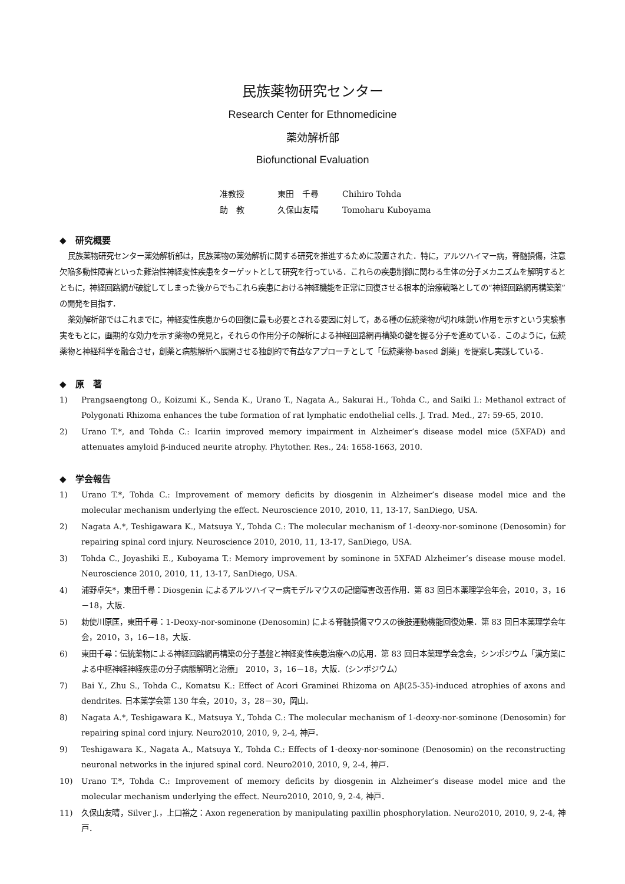民族薬物研究センター
Research Center for Ethnomedicine
薬効解析部
Biofunctional Evaluation
准教授 東田　千尋 Chihiro Tohda
助　教 久保山友晴 Tomoharu Kuboyama
◆　研究概要
民族薬物研究センター薬効解析部は，民族薬物の薬効解析に関する研究を推進するために設置された．特に，アルツハイマー病，脊髄損傷，注意欠陥多動性障害といった難治性神経変性疾患をターゲットとして研究を行っている．これらの疾患制御に関わる生体の分子メカニズムを解明するとともに，神経回路網が破綻してしまった後からでもこれら疾患における神経機能を正常に回復させる根本的治療戦略としての“神経回路網再構築薬”の開発を目指す．
薬効解析部ではこれまでに，神経変性疾患からの回復に最も必要とされる要因に対して，ある種の伝統薬物が切れ味鋭い作用を示すという実験事実をもとに，画期的な効力を示す薬物の発見と，それらの作用分子の解析による神経回路網再構築の鍵を握る分子を進めている．このように，伝統薬物と神経科学を融合させ，創薬と病態解析へ展開させる独創的で有益なアプローチとして「伝統薬物-based 創薬」を提案し実践している．
◆　原　著
1) Prangsaengtong O., Koizumi K., Senda K., Urano T., Nagata A., Sakurai H., Tohda C., and Saiki I.: Methanol extract of Polygonati Rhizoma enhances the tube formation of rat lymphatic endothelial cells. J. Trad. Med., 27: 59-65, 2010.
2) Urano T.*, and Tohda C.: Icariin improved memory impairment in Alzheimer’s disease model mice (5XFAD) and attenuates amyloid β-induced neurite atrophy. Phytother. Res., 24: 1658-1663, 2010.
◆　学会報告
1) Urano T.*, Tohda C.: Improvement of memory deficits by diosgenin in Alzheimer’s disease model mice and the molecular mechanism underlying the effect. Neuroscience 2010, 2010, 11, 13-17, SanDiego, USA.
2) Nagata A.*, Teshigawara K., Matsuya Y., Tohda C.: The molecular mechanism of 1-deoxy-nor-sominone (Denosomin) for repairing spinal cord injury. Neuroscience 2010, 2010, 11, 13-17, SanDiego, USA.
3) Tohda C., Joyashiki E., Kuboyama T.: Memory improvement by sominone in 5XFAD Alzheimer’s disease mouse model. Neuroscience 2010, 2010, 11, 13-17, SanDiego, USA.
4) 浦野卓矢*，東田千尋：Diosgenin によるアルツハイマー病モデルマウスの記憶障害改善作用．第 83 回日本薬理学会年会，2010，3，16－18，大阪．
5) 勅使川原匡，東田千尋：1-Deoxy-nor-sominone (Denosomin) による脊髄損傷マウスの後肢運動機能回復効果．第 83 回日本薬理学会年会，2010，3，16－18，大阪．
6) 東田千尋：伝統薬物による神経回路網再構築の分子基盤と神経変性疾患治療への応用．第 83 回日本薬理学会念会，シンポジウム「漢方薬による中枢神経神経疾患の分子病態解明と治療」　2010，3，16－18，大阪．（シンポジウム）
7) Bai Y., Zhu S., Tohda C., Komatsu K.: Effect of Acori Graminei Rhizoma on Aβ(25-35)-induced atrophies of axons and dendrites. 日本薬学会第 130 年会，2010，3，28－30，岡山．
8) Nagata A.*, Teshigawara K., Matsuya Y., Tohda C.: The molecular mechanism of 1-deoxy-nor-sominone (Denosomin) for repairing spinal cord injury. Neuro2010, 2010, 9, 2-4, 神戸．
9) Teshigawara K., Nagata A., Matsuya Y., Tohda C.: Effects of 1-deoxy-nor-sominone (Denosomin) on the reconstructing neuronal networks in the injured spinal cord. Neuro2010, 2010, 9, 2-4, 神戸．
10) Urano T.*, Tohda C.: Improvement of memory deficits by diosgenin in Alzheimer’s disease model mice and the molecular mechanism underlying the effect. Neuro2010, 2010, 9, 2-4, 神戸．
11) 久保山友晴，Silver J.，上口裕之：Axon regeneration by manipulating paxillin phosphorylation. Neuro2010, 2010, 9, 2-4, 神戸．